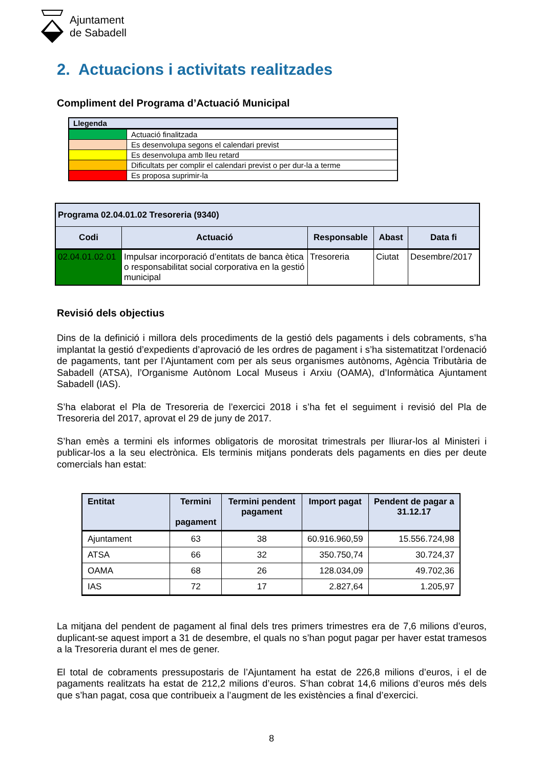Ajuntament
de Sabadell
2. Actuacions i activitats realitzades
Compliment del Programa d’Actuació Municipal
| Llegenda | |
| | Actuació finalitzada |
| | Es desenvolupa segons el calendari previst |
| | Es desenvolupa amb lleu retard |
| | Dificultats per complir el calendari previst o per dur-la a terme |
| | Es proposa suprimir-la |
| Programa 02.04.01.02 Tresoreria (9340) | | | | |
| Codi | Actuació | Responsable | Abast | Data fi |
| 02.04.01.02.01 | Impulsar incorporació d’entitats de banca ètica o responsabilitat social corporativa en la gestió municipal | Tresoreria | Ciutat | Desembre/2017 |
Revisió dels objectius
Dins de la definició i millora dels procediments de la gestió dels pagaments i dels cobraments, s’ha implantat la gestió d’expedients d’aprovació de les ordres de pagament i s’ha sistematitzat l’ordenació de pagaments, tant per l’Ajuntament com per als seus organismes autònoms, Agència Tributària de Sabadell (ATSA), l’Organisme Autònom Local Museus i Arxiu (OAMA), d’Informàtica Ajuntament Sabadell (IAS).
S’ha elaborat el Pla de Tresoreria de l’exercici 2018 i s’ha fet el seguiment i revisió del Pla de Tresoreria del 2017, aprovat el 29 de juny de 2017.
S’han emès a termini els informes obligatoris de morositat trimestrals per lliurar-los al Ministeri i publicar-los a la seu electrònica. Els terminis mitjans ponderats dels pagaments en dies per deute comercials han estat:
| Entitat | Termini pagament | Termini pendent pagament | Import pagat | Pendent de pagar a 31.12.17 |
| --- | --- | --- | --- | --- |
| Ajuntament | 63 | 38 | 60.916.960,59 | 15.556.724,98 |
| ATSA | 66 | 32 | 350.750,74 | 30.724,37 |
| OAMA | 68 | 26 | 128.034,09 | 49.702,36 |
| IAS | 72 | 17 | 2.827,64 | 1.205,97 |
La mitjana del pendent de pagament al final dels tres primers trimestres era de 7,6 milions d’euros, duplicant-se aquest import a 31 de desembre, el quals no s’han pogut pagar per haver estat tramesos a la Tresoreria durant el mes de gener.
El total de cobraments pressupostaris de l’Ajuntament ha estat de 226,8 milions d’euros, i el de pagaments realitzats ha estat de 212,2 milions d’euros. S’han cobrat 14,6 milions d’euros més dels que s’han pagat, cosa que contribueix a l’augment de les existències a final d’exercici.
8